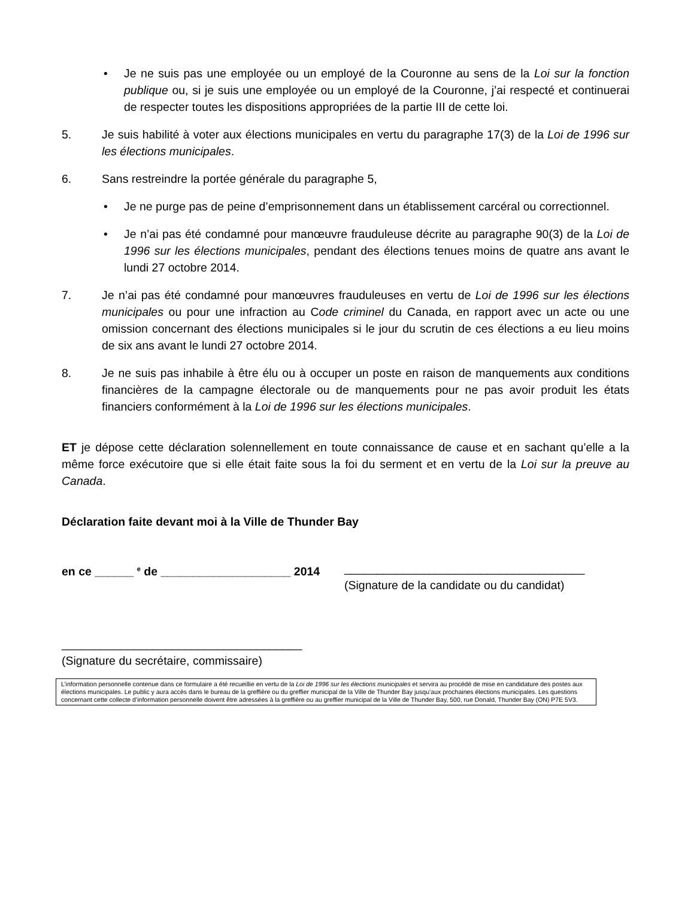• Je ne suis pas une employée ou un employé de la Couronne au sens de la Loi sur la fonction publique ou, si je suis une employée ou un employé de la Couronne, j’ai respecté et continuerai de respecter toutes les dispositions appropriées de la partie III de cette loi.
5. Je suis habilité à voter aux élections municipales en vertu du paragraphe 17(3) de la Loi de 1996 sur les élections municipales.
6. Sans restreindre la portée générale du paragraphe 5,
• Je ne purge pas de peine d’emprisonnement dans un établissement carcéral ou correctionnel.
• Je n’ai pas été condamné pour manœuvre frauduleuse décrite au paragraphe 90(3) de la Loi de 1996 sur les élections municipales, pendant des élections tenues moins de quatre ans avant le lundi 27 octobre 2014.
7. Je n’ai pas été condamné pour manœuvres frauduleuses en vertu de Loi de 1996 sur les élections municipales ou pour une infraction au Code criminel du Canada, en rapport avec un acte ou une omission concernant des élections municipales si le jour du scrutin de ces élections a eu lieu moins de six ans avant le lundi 27 octobre 2014.
8. Je ne suis pas inhabile à être élu ou à occuper un poste en raison de manquements aux conditions financières de la campagne électorale ou de manquements pour ne pas avoir produit les états financiers conformément à la Loi de 1996 sur les élections municipales.
ET je dépose cette déclaration solennellement en toute connaissance de cause et en sachant qu’elle a la même force exécutoire que si elle était faite sous la foi du serment et en vertu de la Loi sur la preuve au Canada.
Déclaration faite devant moi à la Ville de Thunder Bay
en ce ______ <sup>e</sup> de ____________________ 2014
_____________________________________
(Signature de la candidate ou du candidat)
_____________________________________
(Signature du secrétaire, commissaire)
L’information personnelle contenue dans ce formulaire a été recueillie en vertu de la Loi de 1996 sur les élections municipales et servira au procédé de mise en candidature des postes aux élections municipales. Le public y aura accès dans le bureau de la greffière ou du greffier municipal de la Ville de Thunder Bay jusqu’aux prochaines élections municipales. Les questions concernant cette collecte d’information personnelle doivent être adressées à la greffière ou au greffier municipal de la Ville de Thunder Bay, 500, rue Donald, Thunder Bay (ON) P7E 5V3.